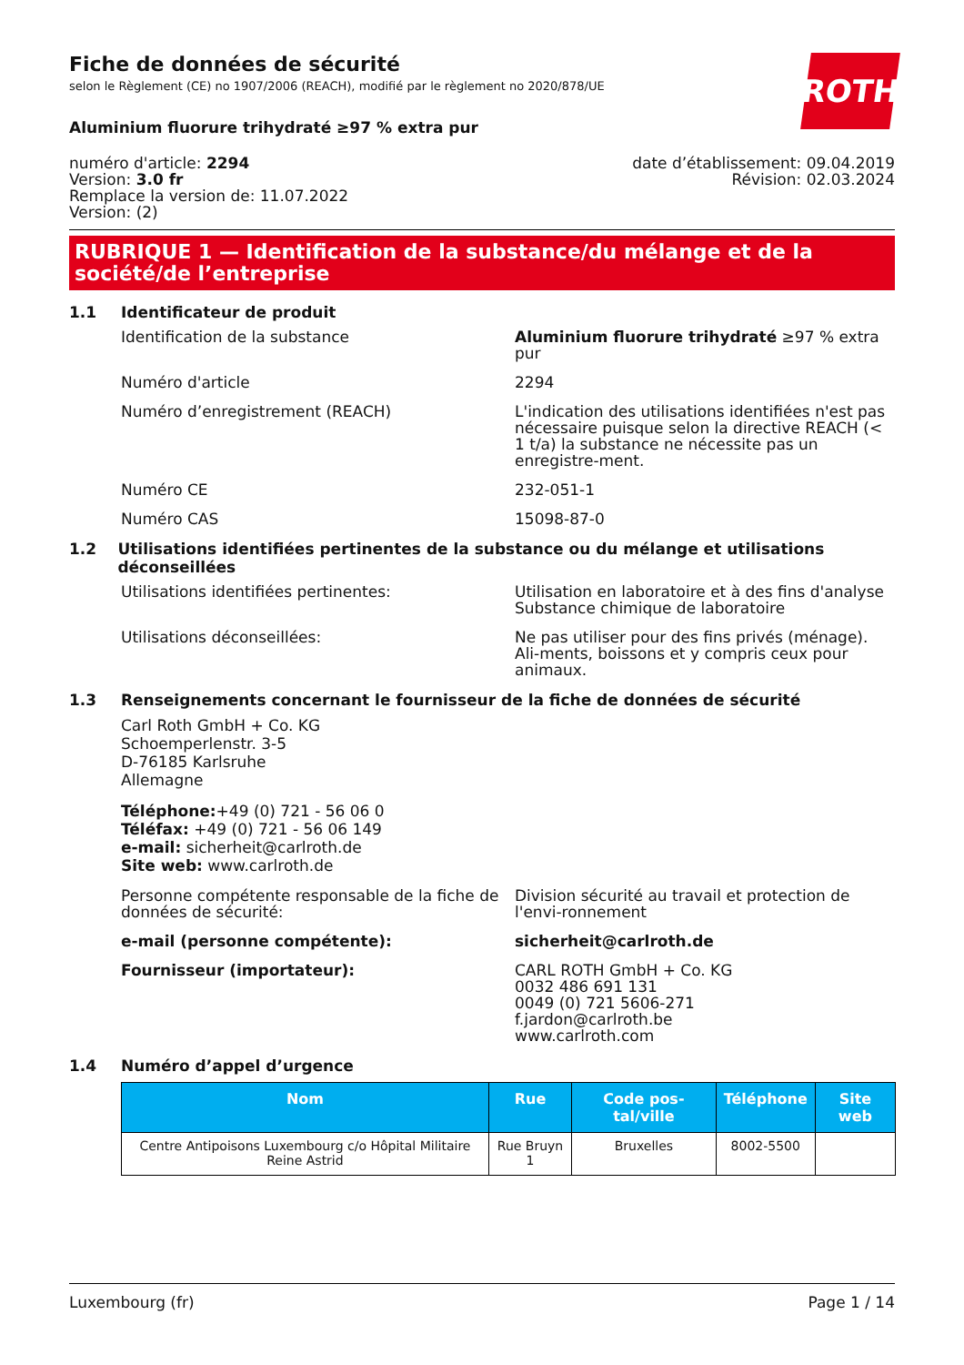Fiche de données de sécurité
selon le Règlement (CE) no 1907/2006 (REACH), modifié par le règlement no 2020/878/UE
ROTH
Aluminium fluorure trihydraté ≥97 % extra pur
numéro d'article: 2294
Version: 3.0 fr
Remplace la version de: 11.07.2022
Version: (2)
date d’établissement: 09.04.2019
Révision: 02.03.2024
RUBRIQUE 1 — Identification de la substance/du mélange et de la société/de l’entreprise
1.1 Identificateur de produit
Identification de la substance Aluminium fluorure trihydraté ≥97 % extra pur
Numéro d'article 2294
Numéro d’enregistrement (REACH) L'indication des utilisations identifiées n'est pas nécessaire puisque selon la directive REACH (< 1 t/a) la substance ne nécessite pas un enregistre-ment.
Numéro CE 232-051-1
Numéro CAS 15098-87-0
1.2 Utilisations identifiées pertinentes de la substance ou du mélange et utilisations déconseillées
Utilisations identifiées pertinentes: Utilisation en laboratoire et à des fins d'analyse
Substance chimique de laboratoire
Utilisations déconseillées: Ne pas utiliser pour des fins privés (ménage). Ali-ments, boissons et y compris ceux pour animaux.
1.3 Renseignements concernant le fournisseur de la fiche de données de sécurité
Carl Roth GmbH + Co. KG
Schoemperlenstr. 3-5
D-76185 Karlsruhe
Allemagne
Téléphone:+49 (0) 721 - 56 06 0
Téléfax: +49 (0) 721 - 56 06 149
e-mail: sicherheit@carlroth.de
Site web: www.carlroth.de
Personne compétente responsable de la fiche de données de sécurité:
Division sécurité au travail et protection de l'envi-ronnement
e-mail (personne compétente): sicherheit@carlroth.de
Fournisseur (importateur): CARL ROTH GmbH + Co. KG
0032 486 691 131
0049 (0) 721 5606-271
f.jardon@carlroth.be
www.carlroth.com
1.4 Numéro d’appel d’urgence
| Nom | Rue | Code pos-tal/ville | Téléphone | Site web |
| --- | --- | --- | --- | --- |
| Centre Antipoisons Luxembourg c/o Hôpital Militaire Reine Astrid | Rue Bruyn 1 | Bruxelles | 8002-5500 | |
Luxembourg (fr) Page 1 / 14